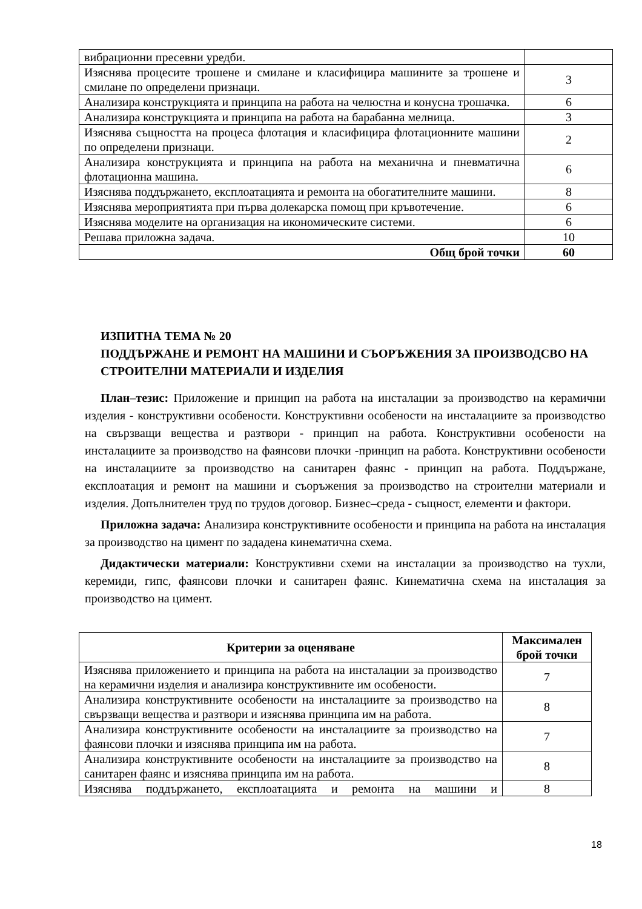| вибрационни пресевни уредби. | |
| Изяснява процесите трошене и смилане и класифицира машините за трошене и смилане по определени признаци. | 3 |
| Анализира конструкцията и принципа на работа на челюстна и конусна трошачка. | 6 |
| Анализира конструкцията и принципа на работа на барабанна мелница. | 3 |
| Изяснява същността на процеса флотация и класифицира флотационните машини по определени признаци. | 2 |
| Анализира конструкцията и принципа на работа на механична и пневматична флотационна машина. | 6 |
| Изяснява поддържането, експлоатацията и ремонта на обогатителните машини. | 8 |
| Изяснява мероприятията при първа долекарска помощ при кръвотечение. | 6 |
| Изяснява моделите на организация на икономическите системи. | 6 |
| Решава приложна задача. | 10 |
| Общ брой точки | 60 |
ИЗПИТНА ТЕМА № 20
ПОДДЪРЖАНЕ И РЕМОНТ НА МАШИНИ И СЪОРЪЖЕНИЯ ЗА ПРОИЗВОДСВО НА СТРОИТЕЛНИ МАТЕРИАЛИ И ИЗДЕЛИЯ
План–тезис: Приложение и принцип на работа на инсталации за производство на керамични изделия - конструктивни особености. Конструктивни особености на инсталациите за производство на свързващи вещества и разтвори - принцип на работа. Конструктивни особености на инсталациите за производство на фаянсови плочки -принцип на работа. Конструктивни особености на инсталациите за производство на санитарен фаянс - принцип на работа. Поддържане, експлоатация и ремонт на машини и съоръжения за производство на строителни материали и изделия. Допълнителен труд по трудов договор. Бизнес–среда - същност, елементи и фактори.
Приложна задача: Анализира конструктивните особености и принципа на работа на инсталация за производство на цимент по зададена кинематична схема.
Дидактически материали: Конструктивни схеми на инсталации за производство на тухли, керемиди, гипс, фаянсови плочки и санитарен фаянс. Кинематична схема на инсталация за производство на цимент.
| Критерии за оценяване | Максимален брой точки |
| --- | --- |
| Изяснява приложението и принципа на работа на инсталации за производство на керамични изделия и анализира конструктивните им особености. | 7 |
| Анализира конструктивните особености на инсталациите за производство на свързващи вещества и разтвори и изяснява принципа им на работа. | 8 |
| Анализира конструктивните особености на инсталациите за производство на фаянсови плочки и изяснява принципа им на работа. | 7 |
| Анализира конструктивните особености на инсталациите за производство на санитарен фаянс и изяснява принципа им на работа. | 8 |
| Изяснява поддържането, експлоатацията и ремонта на машини и | 8 |
18